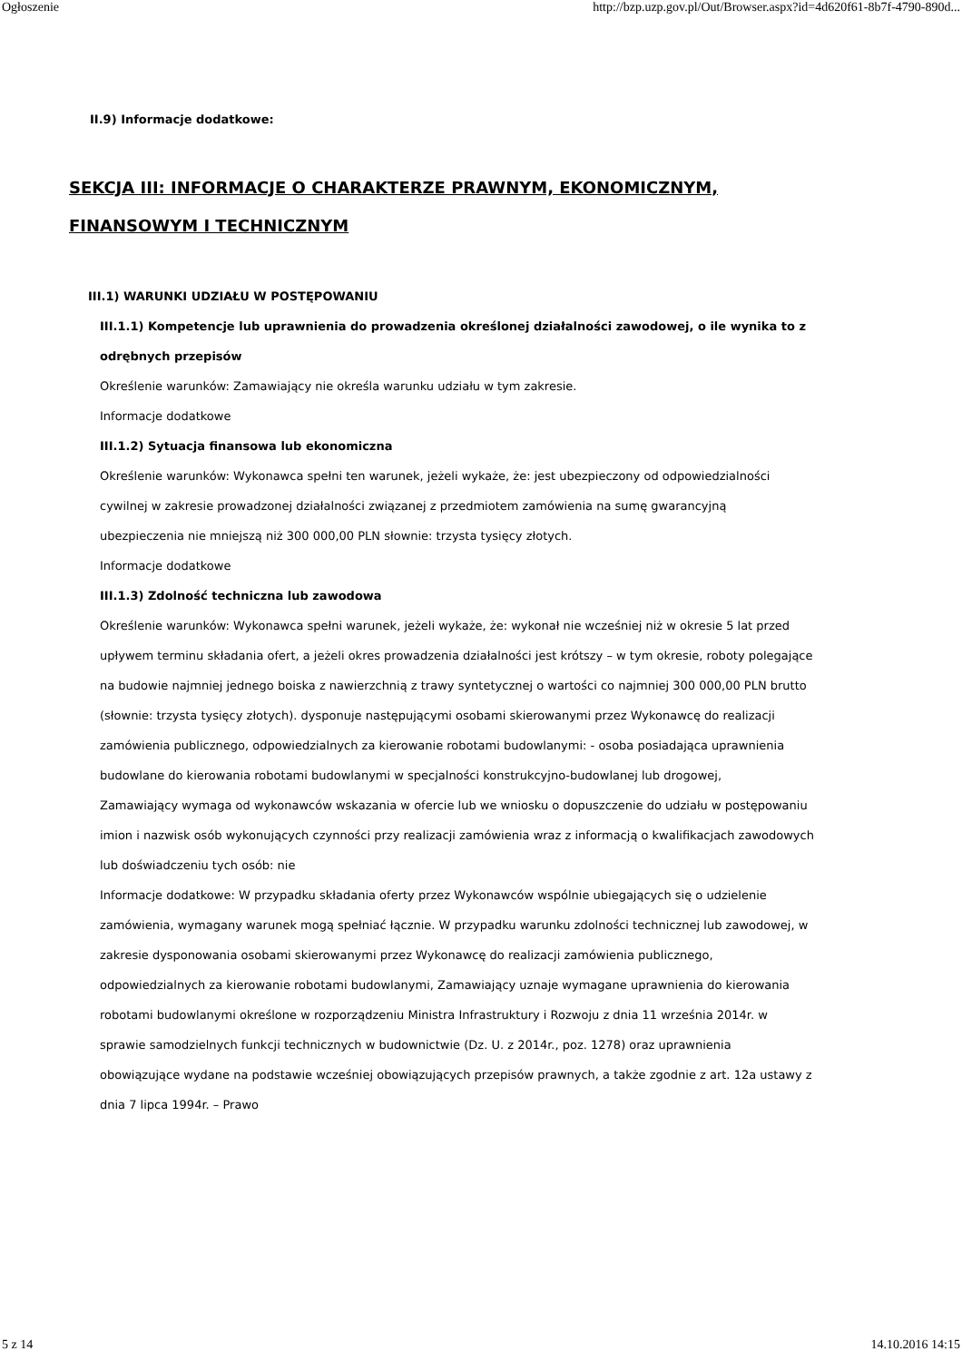Ogłoszenie http://bzp.uzp.gov.pl/Out/Browser.aspx?id=4d620f61-8b7f-4790-890d...
II.9) Informacje dodatkowe:
SEKCJA III: INFORMACJE O CHARAKTERZE PRAWNYM, EKONOMICZNYM, FINANSOWYM I TECHNICZNYM
III.1) WARUNKI UDZIAŁU W POSTĘPOWANIU
III.1.1) Kompetencje lub uprawnienia do prowadzenia określonej działalności zawodowej, o ile wynika to z odrębnych przepisów
Określenie warunków: Zamawiający nie określa warunku udziału w tym zakresie.
Informacje dodatkowe
III.1.2) Sytuacja finansowa lub ekonomiczna
Określenie warunków: Wykonawca spełni ten warunek, jeżeli wykaże, że: jest ubezpieczony od odpowiedzialności cywilnej w zakresie prowadzonej działalności związanej z przedmiotem zamówienia na sumę gwarancyjną ubezpieczenia nie mniejszą niż 300 000,00 PLN słownie: trzysta tysięcy złotych.
Informacje dodatkowe
III.1.3) Zdolność techniczna lub zawodowa
Określenie warunków: Wykonawca spełni warunek, jeżeli wykaże, że: wykonał nie wcześniej niż w okresie 5 lat przed upływem terminu składania ofert, a jeżeli okres prowadzenia działalności jest krótszy – w tym okresie, roboty polegające na budowie najmniej jednego boiska z nawierzchnią z trawy syntetycznej o wartości co najmniej 300 000,00 PLN brutto (słownie: trzysta tysięcy złotych). dysponuje następującymi osobami skierowanymi przez Wykonawcę do realizacji zamówienia publicznego, odpowiedzialnych za kierowanie robotami budowlanymi: - osoba posiadająca uprawnienia budowlane do kierowania robotami budowlanymi w specjalności konstrukcyjno-budowlanej lub drogowej,
Zamawiający wymaga od wykonawców wskazania w ofercie lub we wniosku o dopuszczenie do udziału w postępowaniu imion i nazwisk osób wykonujących czynności przy realizacji zamówienia wraz z informacją o kwalifikacjach zawodowych lub doświadczeniu tych osób: nie
Informacje dodatkowe: W przypadku składania oferty przez Wykonawców wspólnie ubiegających się o udzielenie zamówienia, wymagany warunek mogą spełniać łącznie. W przypadku warunku zdolności technicznej lub zawodowej, w zakresie dysponowania osobami skierowanymi przez Wykonawcę do realizacji zamówienia publicznego, odpowiedzialnych za kierowanie robotami budowlanymi, Zamawiający uznaje wymagane uprawnienia do kierowania robotami budowlanymi określone w rozporządzeniu Ministra Infrastruktury i Rozwoju z dnia 11 września 2014r. w sprawie samodzielnych funkcji technicznych w budownictwie (Dz. U. z 2014r., poz. 1278) oraz uprawnienia obowiązujące wydane na podstawie wcześniej obowiązujących przepisów prawnych, a także zgodnie z art. 12a ustawy z dnia 7 lipca 1994r. – Prawo
5 z 14 14.10.2016 14:15